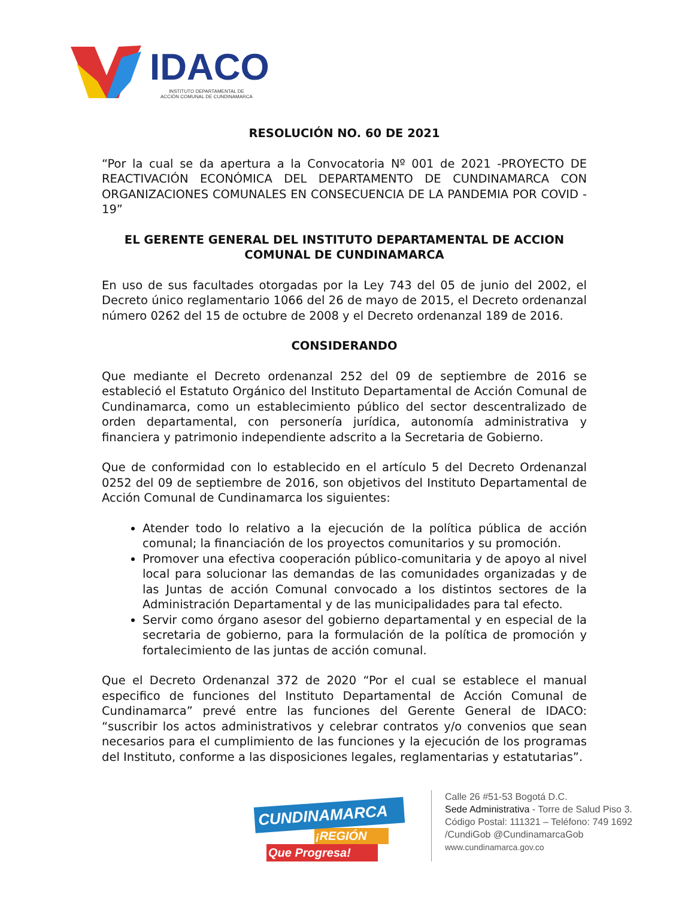IDACO
INSTITUTO DEPARTAMENTAL DE
ACCIÓN COMUNAL DE CUNDINAMARCA
RESOLUCIÓN NO. 60 DE 2021
“Por la cual se da apertura a la Convocatoria Nº 001 de 2021 -PROYECTO DE REACTIVACIÓN ECONÓMICA DEL DEPARTAMENTO DE CUNDINAMARCA CON ORGANIZACIONES COMUNALES EN CONSECUENCIA DE LA PANDEMIA POR COVID - 19”
EL GERENTE GENERAL DEL INSTITUTO DEPARTAMENTAL DE ACCION COMUNAL DE CUNDINAMARCA
En uso de sus facultades otorgadas por la Ley 743 del 05 de junio del 2002, el Decreto único reglamentario 1066 del 26 de mayo de 2015, el Decreto ordenanzal número 0262 del 15 de octubre de 2008 y el Decreto ordenanzal 189 de 2016.
CONSIDERANDO
Que mediante el Decreto ordenanzal 252 del 09 de septiembre de 2016 se estableció el Estatuto Orgánico del Instituto Departamental de Acción Comunal de Cundinamarca, como un establecimiento público del sector descentralizado de orden departamental, con personería jurídica, autonomía administrativa y financiera y patrimonio independiente adscrito a la Secretaria de Gobierno.
Que de conformidad con lo establecido en el artículo 5 del Decreto Ordenanzal 0252 del 09 de septiembre de 2016, son objetivos del Instituto Departamental de Acción Comunal de Cundinamarca los siguientes:
Atender todo lo relativo a la ejecución de la política pública de acción comunal; la financiación de los proyectos comunitarios y su promoción.
Promover una efectiva cooperación público-comunitaria y de apoyo al nivel local para solucionar las demandas de las comunidades organizadas y de las Juntas de acción Comunal convocado a los distintos sectores de la Administración Departamental y de las municipalidades para tal efecto.
Servir como órgano asesor del gobierno departamental y en especial de la secretaria de gobierno, para la formulación de la política de promoción y fortalecimiento de las juntas de acción comunal.
Que el Decreto Ordenanzal 372 de 2020 “Por el cual se establece el manual especifico de funciones del Instituto Departamental de Acción Comunal de Cundinamarca” prevé entre las funciones del Gerente General de IDACO: “suscribir los actos administrativos y celebrar contratos y/o convenios que sean necesarios para el cumplimiento de las funciones y la ejecución de los programas del Instituto, conforme a las disposiciones legales, reglamentarias y estatutarias”.
CUNDINAMARCA
¡REGIÓN
Que Progresa!
Calle 26 #51-53 Bogotá D.C.
Sede Administrativa - Torre de Salud Piso 3.
Código Postal: 111321 – Teléfono: 749 1692
/CundiGob @CundinamarcaGob
www.cundinamarca.gov.co